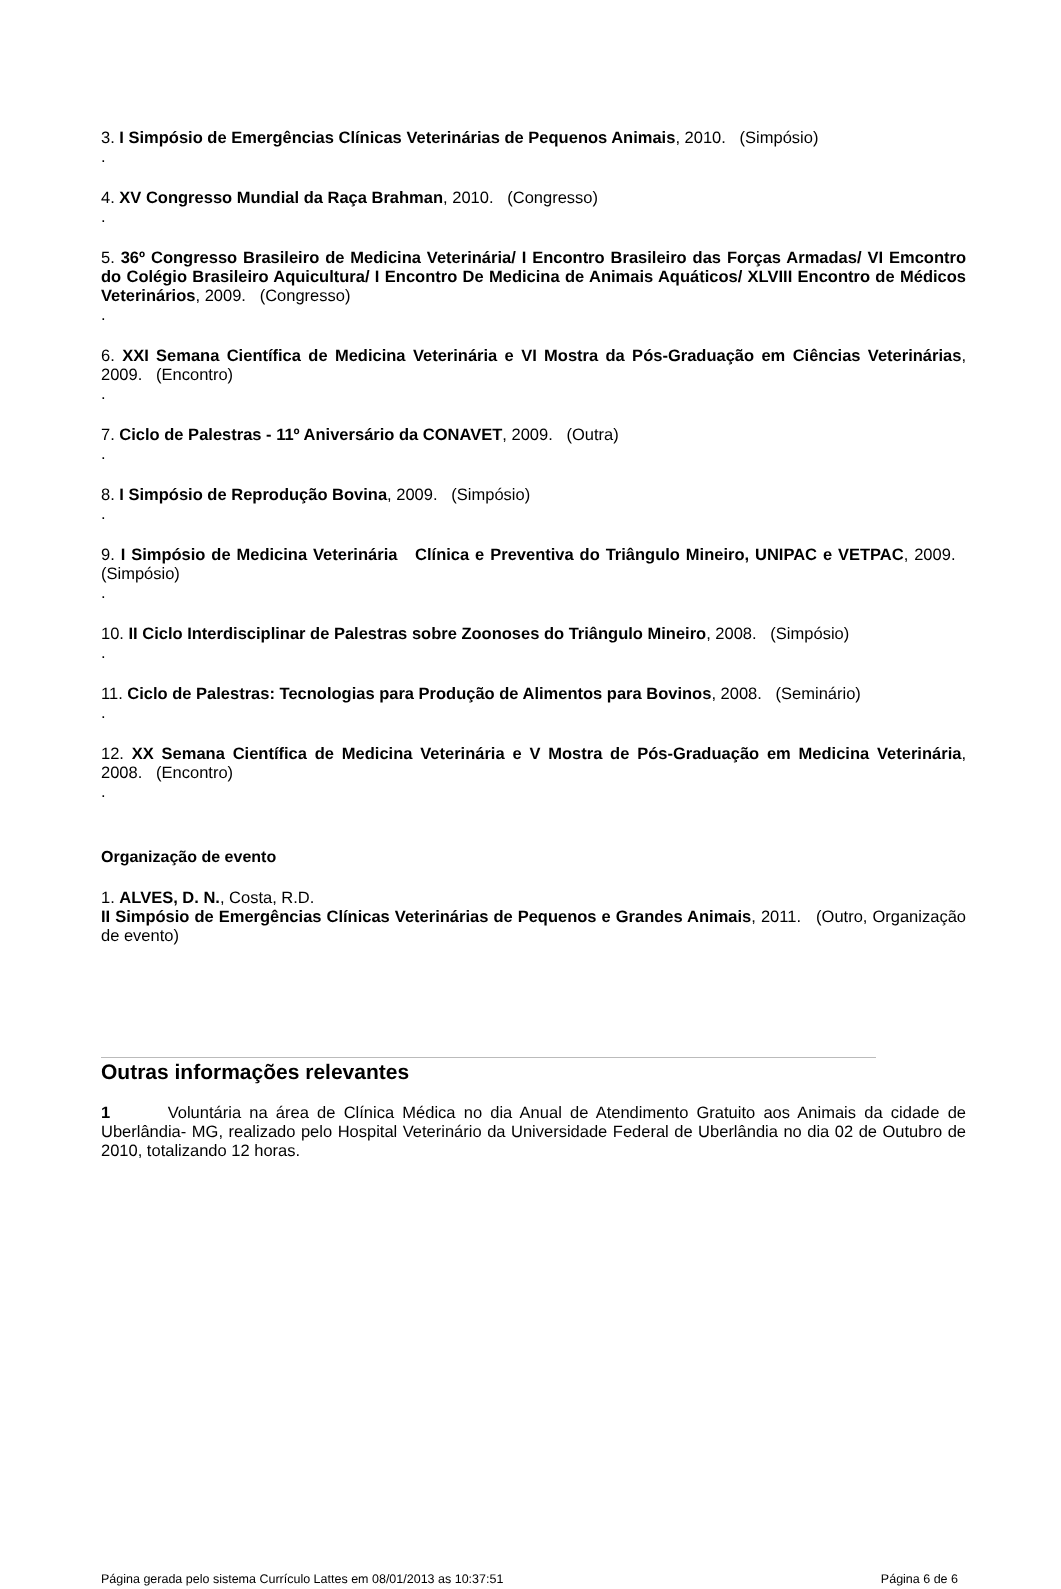3. I Simpósio de Emergências Clínicas Veterinárias de Pequenos Animais, 2010. (Simpósio)
.
4. XV Congresso Mundial da Raça Brahman, 2010. (Congresso)
.
5. 36º Congresso Brasileiro de Medicina Veterinária/ I Encontro Brasileiro das Forças Armadas/ VI Emcontro do Colégio Brasileiro Aquicultura/ I Encontro De Medicina de Animais Aquáticos/ XLVIII Encontro de Médicos Veterinários, 2009. (Congresso)
.
6. XXI Semana Científica de Medicina Veterinária e VI Mostra da Pós-Graduação em Ciências Veterinárias, 2009. (Encontro)
.
7. Ciclo de Palestras - 11º Aniversário da CONAVET, 2009. (Outra)
.
8. I Simpósio de Reprodução Bovina, 2009. (Simpósio)
.
9. I Simpósio de Medicina Veterinária Clínica e Preventiva do Triângulo Mineiro, UNIPAC e VETPAC, 2009. (Simpósio)
.
10. II Ciclo Interdisciplinar de Palestras sobre Zoonoses do Triângulo Mineiro, 2008. (Simpósio)
.
11. Ciclo de Palestras: Tecnologias para Produção de Alimentos para Bovinos, 2008. (Seminário)
.
12. XX Semana Científica de Medicina Veterinária e V Mostra de Pós-Graduação em Medicina Veterinária, 2008. (Encontro)
.
Organização de evento
1. ALVES, D. N., Costa, R.D.
II Simpósio de Emergências Clínicas Veterinárias de Pequenos e Grandes Animais, 2011. (Outro, Organização de evento)
Outras informações relevantes
1 Voluntária na área de Clínica Médica no dia Anual de Atendimento Gratuito aos Animais da cidade de Uberlândia- MG, realizado pelo Hospital Veterinário da Universidade Federal de Uberlândia no dia 02 de Outubro de 2010, totalizando 12 horas.
Página gerada pelo sistema Currículo Lattes em 08/01/2013 as 10:37:51 Página 6 de 6